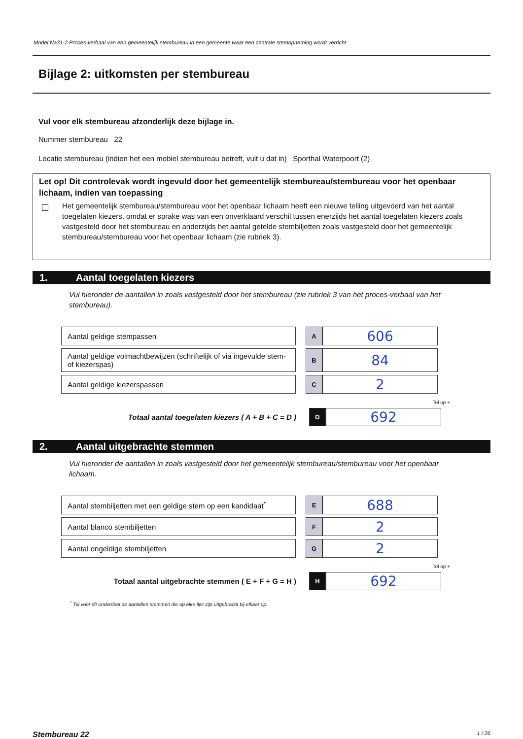Model Na31-2 Proces-verbaal van een gemeentelijk stembureau in een gemeente waar een centrale stemopneming wordt verricht
Bijlage 2: uitkomsten per stembureau
Vul voor elk stembureau afzonderlijk deze bijlage in.
Nummer stembureau 22
Locatie stembureau (indien het een mobiel stembureau betreft, vult u dat in) Sporthal Waterpoort (2)
Let op! Dit controlevak wordt ingevuld door het gemeentelijk stembureau/stembureau voor het openbaar lichaam, indien van toepassing
Het gemeentelijk stembureau/stembureau voor het openbaar lichaam heeft een nieuwe telling uitgevoerd van het aantal toegelaten kiezers, omdat er sprake was van een onverklaard verschil tussen enerzijds het aantal toegelaten kiezers zoals vastgesteld door het stembureau en anderzijds het aantal getelde stembiljetten zoals vastgesteld door het gemeentelijk stembureau/stembureau voor het openbaar lichaam (zie rubriek 3).
1. Aantal toegelaten kiezers
Vul hieronder de aantallen in zoals vastgesteld door het stembureau (zie rubriek 3 van het proces-verbaal van het stembureau).
| Aantal geldige stempassen | | A | 606 |
| Aantal geldige volmachtbewijzen (schriftelijk of via ingevulde stem- of kiezerspas) | | B | 84 |
| Aantal geldige kiezerspassen | | C | 2 |
Tel op +
| Totaal aantal toegelaten kiezers ( A + B + C = D ) | | D | 692 |
2. Aantal uitgebrachte stemmen
Vul hieronder de aantallen in zoals vastgesteld door het gemeentelijk stembureau/stembureau voor het openbaar lichaam.
| Aantal stembiljetten met een geldige stem op een kandidaat<sup>*</sup> | | E | 688 |
| Aantal blanco stembiljetten | | F | 2 |
| Aantal ongeldige stembiljetten | | G | 2 |
Tel op +
| Totaal aantal uitgebrachte stemmen ( E + F + G = H ) | | H | 692 |
<sup>*</sup> Tel voor dit onderdeel de aantallen stemmen die op elke lijst zijn uitgebracht bij elkaar op.
Stembureau 22 1 / 26